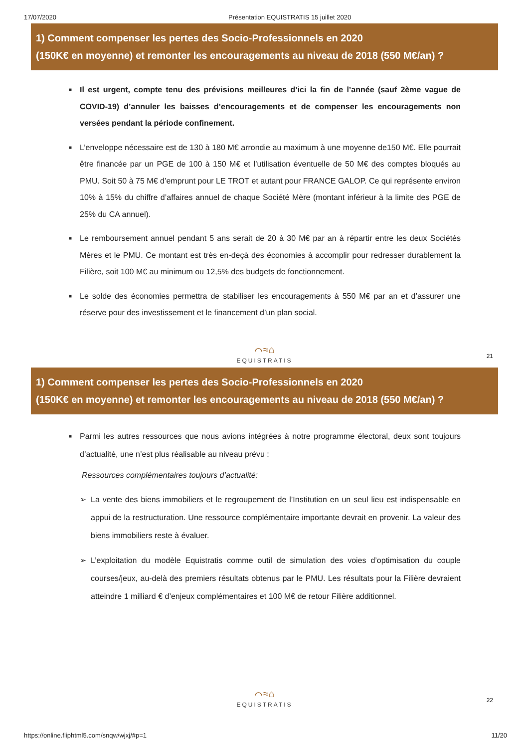17/07/2020 Présentation EQUISTRATIS 15 juillet 2020
1) Comment compenser les pertes des Socio-Professionnels en 2020
(150K€ en moyenne) et remonter les encouragements au niveau de 2018 (550 M€/an) ?
■ Il est urgent, compte tenu des prévisions meilleures d’ici la fin de l’année (sauf 2ème vague de COVID-19) d’annuler les baisses d’encouragements et de compenser les encouragements non versées pendant la période confinement.
■ L’enveloppe nécessaire est de 130 à 180 M€ arrondie au maximum à une moyenne de150 M€. Elle pourrait être financée par un PGE de 100 à 150 M€ et l’utilisation éventuelle de 50 M€ des comptes bloqués au PMU. Soit 50 à 75 M€ d’emprunt pour LE TROT et autant pour FRANCE GALOP. Ce qui représente environ 10% à 15% du chiffre d’affaires annuel de chaque Société Mère (montant inférieur à la limite des PGE de 25% du CA annuel).
■ Le remboursement annuel pendant 5 ans serait de 20 à 30 M€ par an à répartir entre les deux Sociétés Mères et le PMU. Ce montant est très en-deçà des économies à accomplir pour redresser durablement la Filière, soit 100 M€ au minimum ou 12,5% des budgets de fonctionnement.
■ Le solde des économies permettra de stabiliser les encouragements à 550 M€ par an et d’assurer une réserve pour des investissement et le financement d’un plan social.
⌒≈⌂
EQUISTRATIS
21
1) Comment compenser les pertes des Socio-Professionnels en 2020
(150K€ en moyenne) et remonter les encouragements au niveau de 2018 (550 M€/an) ?
■ Parmi les autres ressources que nous avions intégrées à notre programme électoral, deux sont toujours d’actualité, une n’est plus réalisable au niveau prévu :
Ressources complémentaires toujours d’actualité:
➢ La vente des biens immobiliers et le regroupement de l’Institution en un seul lieu est indispensable en appui de la restructuration. Une ressource complémentaire importante devrait en provenir. La valeur des biens immobiliers reste à évaluer.
➢ L’exploitation du modèle Equistratis comme outil de simulation des voies d’optimisation du couple courses/jeux, au-delà des premiers résultats obtenus par le PMU. Les résultats pour la Filière devraient atteindre 1 milliard € d’enjeux complémentaires et 100 M€ de retour Filière additionnel.
⌒≈⌂
EQUISTRATIS
22
https://online.fliphtml5.com/snqw/wjxj/#p=1 11/20